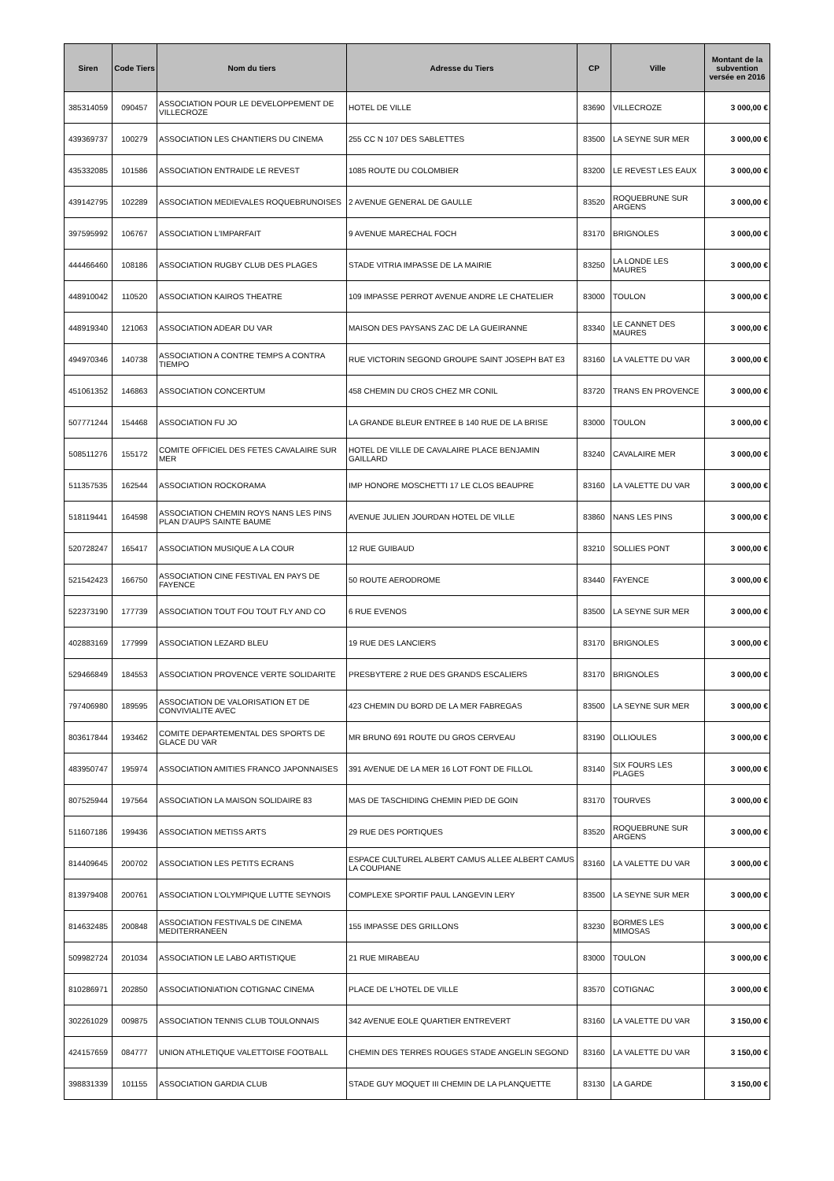| Siren | Code Tiers | Nom du tiers | Adresse du Tiers | CP | Ville | Montant de la subvention versée en 2016 |
| --- | --- | --- | --- | --- | --- | --- |
| 385314059 | 090457 | ASSOCIATION POUR LE DEVELOPPEMENT DE VILLECROZE | HOTEL DE VILLE | 83690 | VILLECROZE | 3 000,00 € |
| 439369737 | 100279 | ASSOCIATION LES CHANTIERS DU CINEMA | 255 CC N 107 DES SABLETTES | 83500 | LA SEYNE SUR MER | 3 000,00 € |
| 435332085 | 101586 | ASSOCIATION ENTRAIDE LE REVEST | 1085 ROUTE DU COLOMBIER | 83200 | LE REVEST LES EAUX | 3 000,00 € |
| 439142795 | 102289 | ASSOCIATION MEDIEVALES ROQUEBRUNOISES | 2 AVENUE GENERAL DE GAULLE | 83520 | ROQUEBRUNE SUR ARGENS | 3 000,00 € |
| 397595992 | 106767 | ASSOCIATION L'IMPARFAIT | 9 AVENUE MARECHAL FOCH | 83170 | BRIGNOLES | 3 000,00 € |
| 444466460 | 108186 | ASSOCIATION RUGBY CLUB DES PLAGES | STADE VITRIA IMPASSE DE LA MAIRIE | 83250 | LA LONDE LES MAURES | 3 000,00 € |
| 448910042 | 110520 | ASSOCIATION KAIROS THEATRE | 109 IMPASSE PERROT AVENUE ANDRE LE CHATELIER | 83000 | TOULON | 3 000,00 € |
| 448919340 | 121063 | ASSOCIATION ADEAR DU VAR | MAISON DES PAYSANS ZAC DE LA GUEIRANNE | 83340 | LE CANNET DES MAURES | 3 000,00 € |
| 494970346 | 140738 | ASSOCIATION A CONTRE TEMPS A CONTRA TIEMPO | RUE VICTORIN SEGOND GROUPE SAINT JOSEPH BAT E3 | 83160 | LA VALETTE DU VAR | 3 000,00 € |
| 451061352 | 146863 | ASSOCIATION CONCERTUM | 458 CHEMIN DU CROS CHEZ MR CONIL | 83720 | TRANS EN PROVENCE | 3 000,00 € |
| 507771244 | 154468 | ASSOCIATION FU JO | LA GRANDE BLEUR ENTREE B 140 RUE DE LA BRISE | 83000 | TOULON | 3 000,00 € |
| 508511276 | 155172 | COMITE OFFICIEL DES FETES CAVALAIRE SUR MER | HOTEL DE VILLE DE CAVALAIRE PLACE BENJAMIN GAILLARD | 83240 | CAVALAIRE MER | 3 000,00 € |
| 511357535 | 162544 | ASSOCIATION ROCKORAMA | IMP HONORE MOSCHETTI 17 LE CLOS BEAUPRE | 83160 | LA VALETTE DU VAR | 3 000,00 € |
| 518119441 | 164598 | ASSOCIATION CHEMIN ROYS NANS LES PINS PLAN D'AUPS SAINTE BAUME | AVENUE JULIEN JOURDAN HOTEL DE VILLE | 83860 | NANS LES PINS | 3 000,00 € |
| 520728247 | 165417 | ASSOCIATION MUSIQUE A LA COUR | 12 RUE GUIBAUD | 83210 | SOLLIES PONT | 3 000,00 € |
| 521542423 | 166750 | ASSOCIATION CINE FESTIVAL EN PAYS DE FAYENCE | 50 ROUTE AERODROME | 83440 | FAYENCE | 3 000,00 € |
| 522373190 | 177739 | ASSOCIATION TOUT FOU TOUT FLY AND CO | 6 RUE EVENOS | 83500 | LA SEYNE SUR MER | 3 000,00 € |
| 402883169 | 177999 | ASSOCIATION LEZARD BLEU | 19 RUE DES LANCIERS | 83170 | BRIGNOLES | 3 000,00 € |
| 529466849 | 184553 | ASSOCIATION PROVENCE VERTE SOLIDARITE | PRESBYTERE 2 RUE DES GRANDS ESCALIERS | 83170 | BRIGNOLES | 3 000,00 € |
| 797406980 | 189595 | ASSOCIATION DE VALORISATION ET DE CONVIVIALITE AVEC | 423 CHEMIN DU BORD DE LA MER FABREGAS | 83500 | LA SEYNE SUR MER | 3 000,00 € |
| 803617844 | 193462 | COMITE DEPARTEMENTAL DES SPORTS DE GLACE DU VAR | MR BRUNO 691 ROUTE DU GROS CERVEAU | 83190 | OLLIOULES | 3 000,00 € |
| 483950747 | 195974 | ASSOCIATION AMITIES FRANCO JAPONNAISES | 391 AVENUE DE LA MER 16 LOT FONT DE FILLOL | 83140 | SIX FOURS LES PLAGES | 3 000,00 € |
| 807525944 | 197564 | ASSOCIATION LA MAISON SOLIDAIRE 83 | MAS DE TASCHIDING CHEMIN PIED DE GOIN | 83170 | TOURVES | 3 000,00 € |
| 511607186 | 199436 | ASSOCIATION METISS ARTS | 29 RUE DES PORTIQUES | 83520 | ROQUEBRUNE SUR ARGENS | 3 000,00 € |
| 814409645 | 200702 | ASSOCIATION LES PETITS ECRANS | ESPACE CULTUREL ALBERT CAMUS ALLEE ALBERT CAMUS LA COUPIANE | 83160 | LA VALETTE DU VAR | 3 000,00 € |
| 813979408 | 200761 | ASSOCIATION L'OLYMPIQUE LUTTE SEYNOIS | COMPLEXE SPORTIF PAUL LANGEVIN LERY | 83500 | LA SEYNE SUR MER | 3 000,00 € |
| 814632485 | 200848 | ASSOCIATION FESTIVALS DE CINEMA MEDITERRANEEN | 155 IMPASSE DES GRILLONS | 83230 | BORMES LES MIMOSAS | 3 000,00 € |
| 509982724 | 201034 | ASSOCIATION LE LABO ARTISTIQUE | 21 RUE MIRABEAU | 83000 | TOULON | 3 000,00 € |
| 810286971 | 202850 | ASSOCIATIONIATION COTIGNAC CINEMA | PLACE DE L'HOTEL DE VILLE | 83570 | COTIGNAC | 3 000,00 € |
| 302261029 | 009875 | ASSOCIATION TENNIS CLUB TOULONNAIS | 342 AVENUE EOLE QUARTIER ENTREVERT | 83160 | LA VALETTE DU VAR | 3 150,00 € |
| 424157659 | 084777 | UNION ATHLETIQUE VALETTOISE FOOTBALL | CHEMIN DES TERRES ROUGES STADE ANGELIN SEGOND | 83160 | LA VALETTE DU VAR | 3 150,00 € |
| 398831339 | 101155 | ASSOCIATION GARDIA CLUB | STADE GUY MOQUET III CHEMIN DE LA PLANQUETTE | 83130 | LA GARDE | 3 150,00 € |